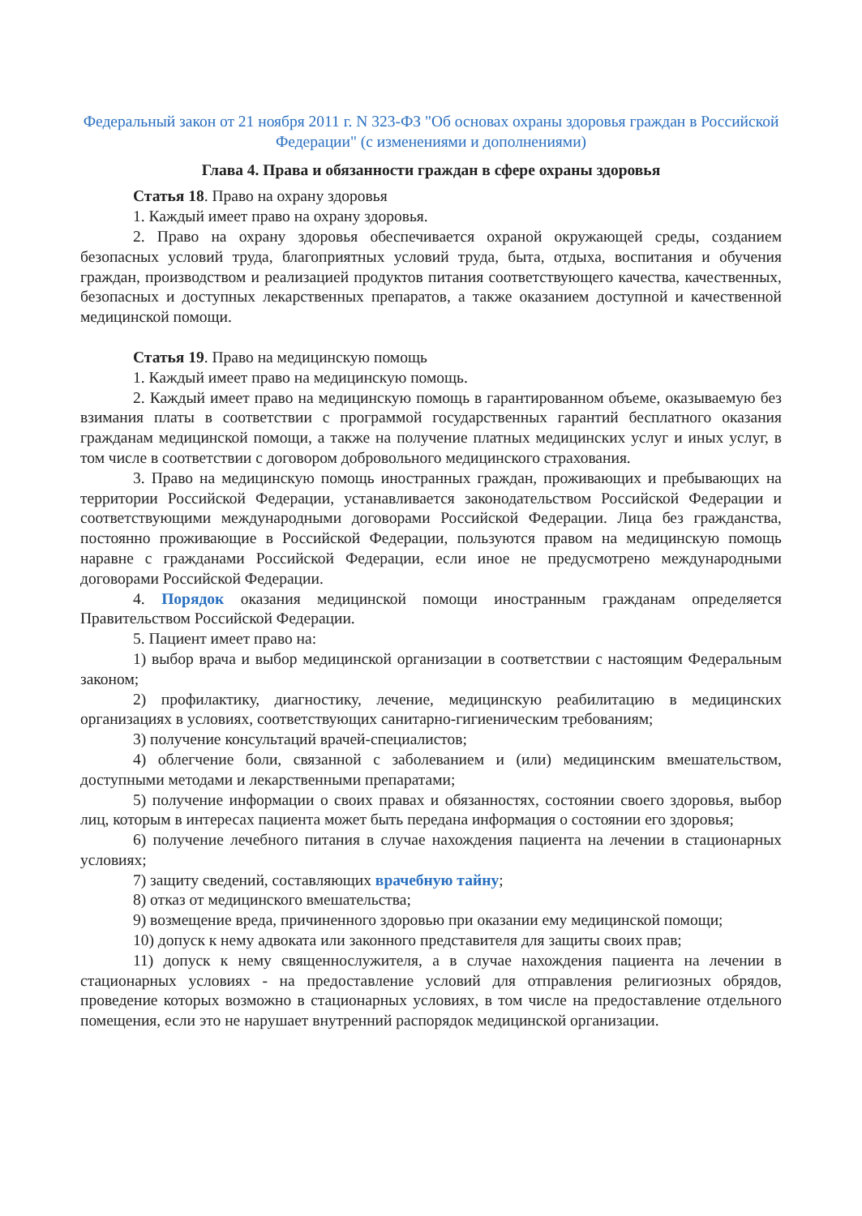Федеральный закон от 21 ноября 2011 г. N 323-ФЗ "Об основах охраны здоровья граждан в Российской Федерации" (с изменениями и дополнениями)
Глава 4. Права и обязанности граждан в сфере охраны здоровья
Статья 18. Право на охрану здоровья
1. Каждый имеет право на охрану здоровья.
2. Право на охрану здоровья обеспечивается охраной окружающей среды, созданием безопасных условий труда, благоприятных условий труда, быта, отдыха, воспитания и обучения граждан, производством и реализацией продуктов питания соответствующего качества, качественных, безопасных и доступных лекарственных препаратов, а также оказанием доступной и качественной медицинской помощи.
Статья 19. Право на медицинскую помощь
1. Каждый имеет право на медицинскую помощь.
2. Каждый имеет право на медицинскую помощь в гарантированном объеме, оказываемую без взимания платы в соответствии с программой государственных гарантий бесплатного оказания гражданам медицинской помощи, а также на получение платных медицинских услуг и иных услуг, в том числе в соответствии с договором добровольного медицинского страхования.
3. Право на медицинскую помощь иностранных граждан, проживающих и пребывающих на территории Российской Федерации, устанавливается законодательством Российской Федерации и соответствующими международными договорами Российской Федерации. Лица без гражданства, постоянно проживающие в Российской Федерации, пользуются правом на медицинскую помощь наравне с гражданами Российской Федерации, если иное не предусмотрено международными договорами Российской Федерации.
4. Порядок оказания медицинской помощи иностранным гражданам определяется Правительством Российской Федерации.
5. Пациент имеет право на:
1) выбор врача и выбор медицинской организации в соответствии с настоящим Федеральным законом;
2) профилактику, диагностику, лечение, медицинскую реабилитацию в медицинских организациях в условиях, соответствующих санитарно-гигиеническим требованиям;
3) получение консультаций врачей-специалистов;
4) облегчение боли, связанной с заболеванием и (или) медицинским вмешательством, доступными методами и лекарственными препаратами;
5) получение информации о своих правах и обязанностях, состоянии своего здоровья, выбор лиц, которым в интересах пациента может быть передана информация о состоянии его здоровья;
6) получение лечебного питания в случае нахождения пациента на лечении в стационарных условиях;
7) защиту сведений, составляющих врачебную тайну;
8) отказ от медицинского вмешательства;
9) возмещение вреда, причиненного здоровью при оказании ему медицинской помощи;
10) допуск к нему адвоката или законного представителя для защиты своих прав;
11) допуск к нему священнослужителя, а в случае нахождения пациента на лечении в стационарных условиях - на предоставление условий для отправления религиозных обрядов, проведение которых возможно в стационарных условиях, в том числе на предоставление отдельного помещения, если это не нарушает внутренний распорядок медицинской организации.